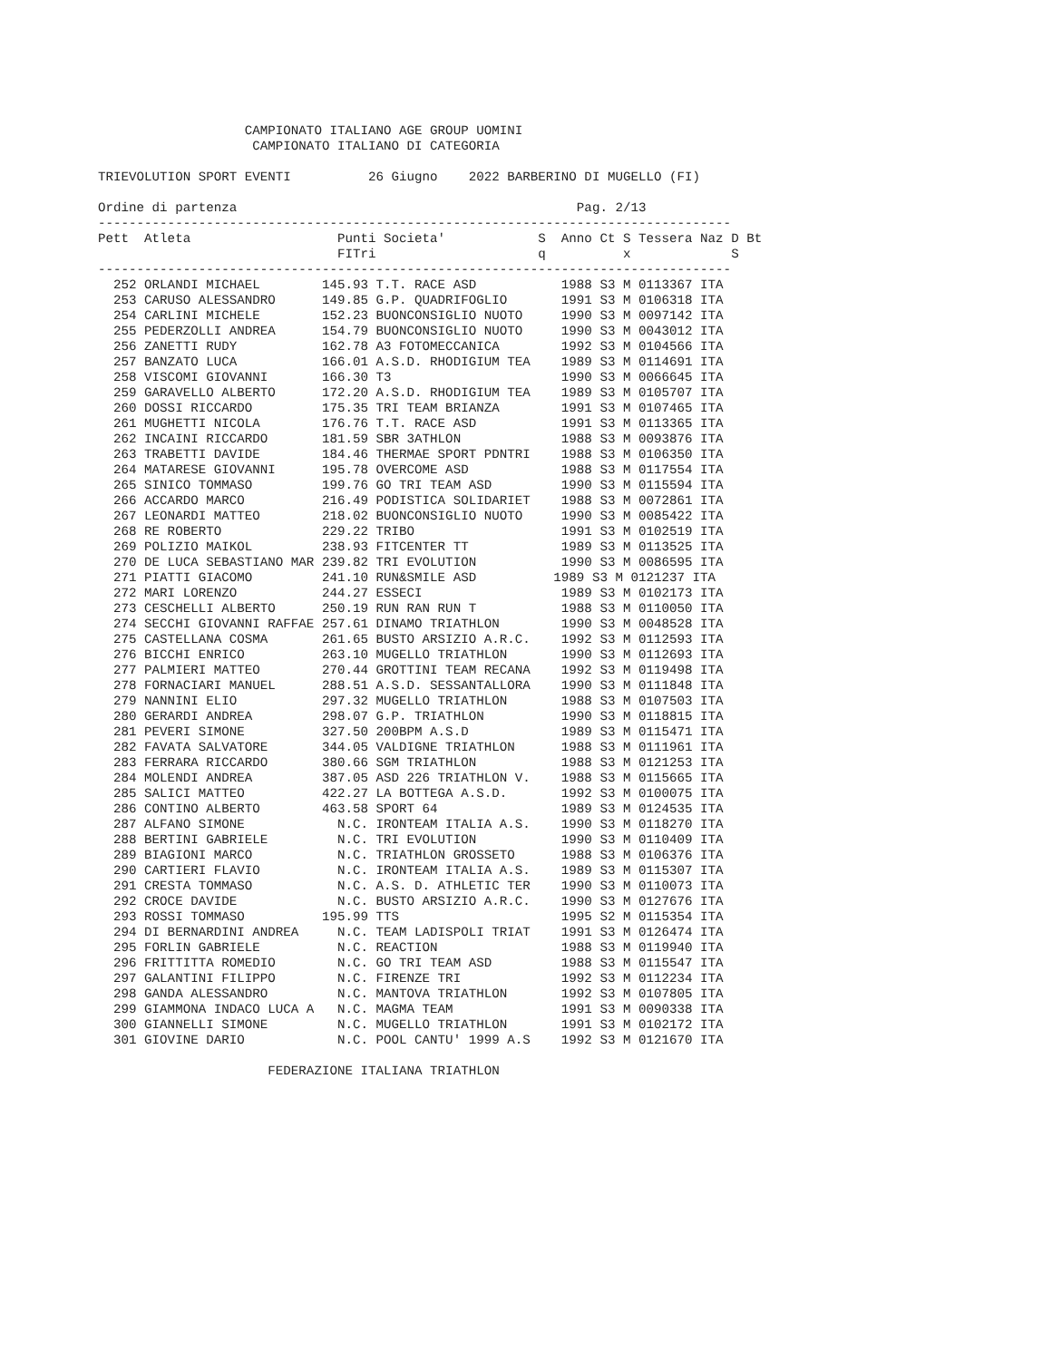CAMPIONATO ITALIANO AGE GROUP UOMINI
                    CAMPIONATO ITALIANO DI CATEGORIA

TRIEVOLUTION SPORT EVENTI          26 Giugno    2022 BARBERINO DI MUGELLO (FI)

Ordine di partenza                                            Pag. 2/13
----------------------------------------------------------------------------------
Pett  Atleta                   Punti Societa'            S  Anno Ct S Tessera Naz D Bt
                               FITri                     q          x             S
----------------------------------------------------------------------------------
  252 ORLANDI MICHAEL        145.93 T.T. RACE ASD           1988 S3 M 0113367 ITA
  253 CARUSO ALESSANDRO      149.85 G.P. QUADRIFOGLIO       1991 S3 M 0106318 ITA
  254 CARLINI MICHELE        152.23 BUONCONSIGLIO NUOTO     1990 S3 M 0097142 ITA
  255 PEDERZOLLI ANDREA      154.79 BUONCONSIGLIO NUOTO     1990 S3 M 0043012 ITA
  256 ZANETTI RUDY           162.78 A3 FOTOMECCANICA        1992 S3 M 0104566 ITA
  257 BANZATO LUCA           166.01 A.S.D. RHODIGIUM TEA    1989 S3 M 0114691 ITA
  258 VISCOMI GIOVANNI       166.30 T3                      1990 S3 M 0066645 ITA
  259 GARAVELLO ALBERTO      172.20 A.S.D. RHODIGIUM TEA    1989 S3 M 0105707 ITA
  260 DOSSI RICCARDO         175.35 TRI TEAM BRIANZA        1991 S3 M 0107465 ITA
  261 MUGHETTI NICOLA        176.76 T.T. RACE ASD           1991 S3 M 0113365 ITA
  262 INCAINI RICCARDO       181.59 SBR 3ATHLON             1988 S3 M 0093876 ITA
  263 TRABETTI DAVIDE        184.46 THERMAE SPORT PDNTRI    1988 S3 M 0106350 ITA
  264 MATARESE GIOVANNI      195.78 OVERCOME ASD            1988 S3 M 0117554 ITA
  265 SINICO TOMMASO         199.76 GO TRI TEAM ASD         1990 S3 M 0115594 ITA
  266 ACCARDO MARCO          216.49 PODISTICA SOLIDARIET    1988 S3 M 0072861 ITA
  267 LEONARDI MATTEO        218.02 BUONCONSIGLIO NUOTO     1990 S3 M 0085422 ITA
  268 RE ROBERTO             229.22 TRIBO                   1991 S3 M 0102519 ITA
  269 POLIZIO MAIKOL         238.93 FITCENTER TT            1989 S3 M 0113525 ITA
  270 DE LUCA SEBASTIANO MAR 239.82 TRI EVOLUTION           1990 S3 M 0086595 ITA
  271 PIATTI GIACOMO         241.10 RUN&SMILE ASD          1989 S3 M 0121237 ITA
  272 MARI LORENZO           244.27 ESSECI                  1989 S3 M 0102173 ITA
  273 CESCHELLI ALBERTO      250.19 RUN RAN RUN T           1988 S3 M 0110050 ITA
  274 SECCHI GIOVANNI RAFFAE 257.61 DINAMO TRIATHLON        1990 S3 M 0048528 ITA
  275 CASTELLANA COSMA       261.65 BUSTO ARSIZIO A.R.C.    1992 S3 M 0112593 ITA
  276 BICCHI ENRICO          263.10 MUGELLO TRIATHLON       1990 S3 M 0112693 ITA
  277 PALMIERI MATTEO        270.44 GROTTINI TEAM RECANA    1992 S3 M 0119498 ITA
  278 FORNACIARI MANUEL      288.51 A.S.D. SESSANTALLORA    1990 S3 M 0111848 ITA
  279 NANNINI ELIO           297.32 MUGELLO TRIATHLON       1988 S3 M 0107503 ITA
  280 GERARDI ANDREA         298.07 G.P. TRIATHLON          1990 S3 M 0118815 ITA
  281 PEVERI SIMONE          327.50 200BPM A.S.D            1989 S3 M 0115471 ITA
  282 FAVATA SALVATORE       344.05 VALDIGNE TRIATHLON      1988 S3 M 0111961 ITA
  283 FERRARA RICCARDO       380.66 SGM TRIATHLON           1988 S3 M 0121253 ITA
  284 MOLENDI ANDREA         387.05 ASD 226 TRIATHLON V.    1988 S3 M 0115665 ITA
  285 SALICI MATTEO          422.27 LA BOTTEGA A.S.D.       1992 S3 M 0100075 ITA
  286 CONTINO ALBERTO        463.58 SPORT 64                1989 S3 M 0124535 ITA
  287 ALFANO SIMONE            N.C. IRONTEAM ITALIA A.S.    1990 S3 M 0118270 ITA
  288 BERTINI GABRIELE         N.C. TRI EVOLUTION           1990 S3 M 0110409 ITA
  289 BIAGIONI MARCO           N.C. TRIATHLON GROSSETO      1988 S3 M 0106376 ITA
  290 CARTIERI FLAVIO          N.C. IRONTEAM ITALIA A.S.    1989 S3 M 0115307 ITA
  291 CRESTA TOMMASO           N.C. A.S. D. ATHLETIC TER    1990 S3 M 0110073 ITA
  292 CROCE DAVIDE             N.C. BUSTO ARSIZIO A.R.C.    1990 S3 M 0127676 ITA
  293 ROSSI TOMMASO          195.99 TTS                     1995 S2 M 0115354 ITA
  294 DI BERNARDINI ANDREA     N.C. TEAM LADISPOLI TRIAT    1991 S3 M 0126474 ITA
  295 FORLIN GABRIELE          N.C. REACTION                1988 S3 M 0119940 ITA
  296 FRITTITTA ROMEDIO        N.C. GO TRI TEAM ASD         1988 S3 M 0115547 ITA
  297 GALANTINI FILIPPO        N.C. FIRENZE TRI             1992 S3 M 0112234 ITA
  298 GANDA ALESSANDRO         N.C. MANTOVA TRIATHLON       1992 S3 M 0107805 ITA
  299 GIAMMONA INDACO LUCA A   N.C. MAGMA TEAM              1991 S3 M 0090338 ITA
  300 GIANNELLI SIMONE         N.C. MUGELLO TRIATHLON       1991 S3 M 0102172 ITA
  301 GIOVINE DARIO            N.C. POOL CANTU' 1999 A.S    1992 S3 M 0121670 ITA

                      FEDERAZIONE ITALIANA TRIATHLON